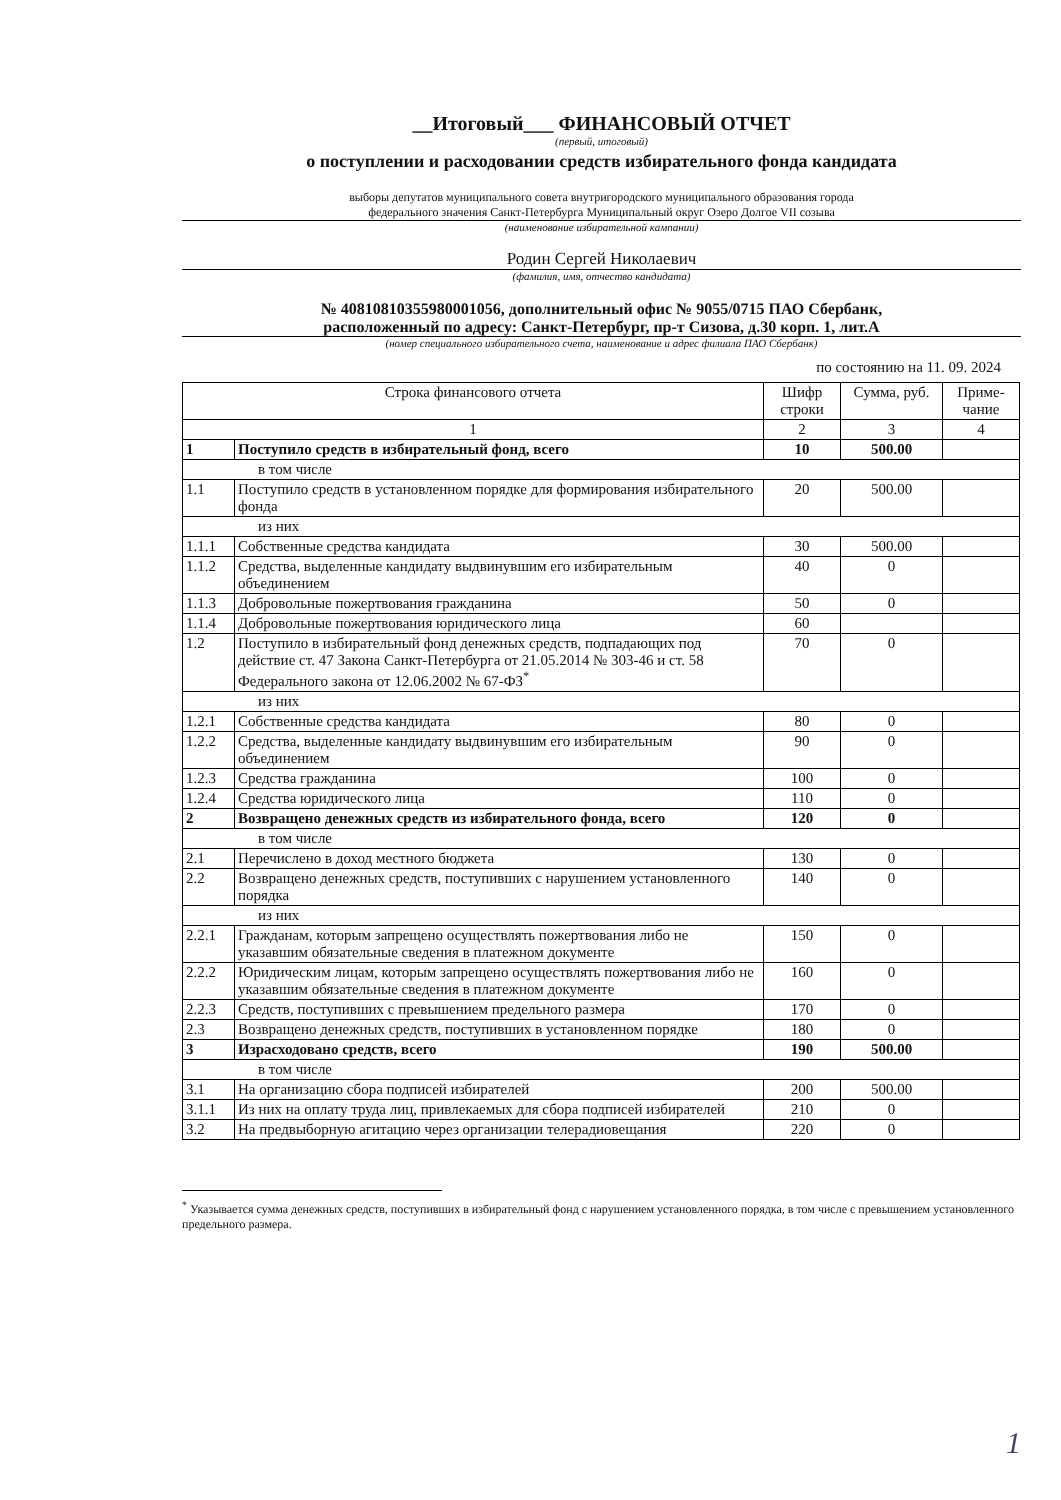__Итоговый___ ФИНАНСОВЫЙ ОТЧЕТ
(первый, итоговый)
о поступлении и расходовании средств избирательного фонда кандидата
выборы депутатов муниципального совета внутригородского муниципального образования города
федерального значения Санкт-Петербурга Муниципальный округ Озеро Долгое VII созыва
(наименование избирательной кампании)
Родин Сергей Николаевич
(фамилия, имя, отчество кандидата)
№ 40810810355980001056, дополнительный офис № 9055/0715 ПАО Сбербанк,
расположенный по адресу: Санкт-Петербург, пр-т Сизова, д.30 корп. 1, лит.А
(номер специального избирательного счета, наименование и адрес филиала ПАО Сбербанк)
по состоянию на 11. 09. 2024
| Строка финансового отчета | | Шифр строки | Сумма, руб. | Приме-чание |
| --- | --- | --- | --- | --- |
| 1 | | 2 | 3 | 4 |
| 1 | Поступило средств в избирательный фонд, всего | 10 | 500.00 | |
| в том числе | | | | |
| 1.1 | Поступило средств в установленном порядке для формирования избирательного фонда | 20 | 500.00 | |
| из них | | | | |
| 1.1.1 | Собственные средства кандидата | 30 | 500.00 | |
| 1.1.2 | Средства, выделенные кандидату выдвинувшим его избирательным объединением | 40 | 0 | |
| 1.1.3 | Добровольные пожертвования гражданина | 50 | 0 | |
| 1.1.4 | Добровольные пожертвования юридического лица | 60 | | |
| 1.2 | Поступило в избирательный фонд денежных средств, подпадающих под действие ст. 47 Закона Санкт-Петербурга от 21.05.2014 № 303-46 и ст. 58 Федерального закона от 12.06.2002 № 67-ФЗ<sup>*</sup> | 70 | 0 | |
| из них | | | | |
| 1.2.1 | Собственные средства кандидата | 80 | 0 | |
| 1.2.2 | Средства, выделенные кандидату выдвинувшим его избирательным объединением | 90 | 0 | |
| 1.2.3 | Средства гражданина | 100 | 0 | |
| 1.2.4 | Средства юридического лица | 110 | 0 | |
| 2 | Возвращено денежных средств из избирательного фонда, всего | 120 | 0 | |
| в том числе | | | | |
| 2.1 | Перечислено в доход местного бюджета | 130 | 0 | |
| 2.2 | Возвращено денежных средств, поступивших с нарушением установленного порядка | 140 | 0 | |
| из них | | | | |
| 2.2.1 | Гражданам, которым запрещено осуществлять пожертвования либо не указавшим обязательные сведения в платежном документе | 150 | 0 | |
| 2.2.2 | Юридическим лицам, которым запрещено осуществлять пожертвования либо не указавшим обязательные сведения в платежном документе | 160 | 0 | |
| 2.2.3 | Средств, поступивших с превышением предельного размера | 170 | 0 | |
| 2.3 | Возвращено денежных средств, поступивших в установленном порядке | 180 | 0 | |
| 3 | Израсходовано средств, всего | 190 | 500.00 | |
| в том числе | | | | |
| 3.1 | На организацию сбора подписей избирателей | 200 | 500.00 | |
| 3.1.1 | Из них на оплату труда лиц, привлекаемых для сбора подписей избирателей | 210 | 0 | |
| 3.2 | На предвыборную агитацию через организации телерадиовещания | 220 | 0 | |
<sup>*</sup> Указывается сумма денежных средств, поступивших в избирательный фонд с нарушением установленного порядка, в том числе с превышением установленного предельного размера.
1